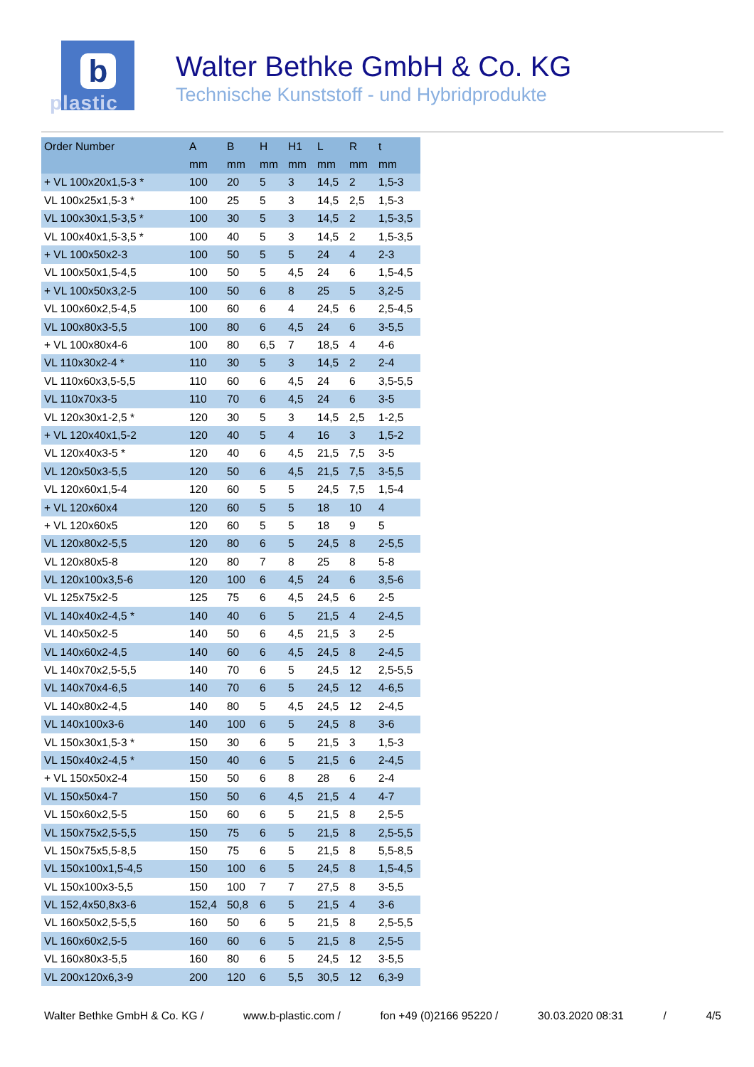b
plastic
Walter Bethke GmbH & Co. KG
Technische Kunststoff - und Hybridprodukte
| Order Number | A | B | H | H1 | L | R | t |
| --- | --- | --- | --- | --- | --- | --- | --- |
| | mm | mm | mm | mm | mm | mm | mm |
| + VL 100x20x1,5-3 * | 100 | 20 | 5 | 3 | 14,5 | 2 | 1,5-3 |
| VL 100x25x1,5-3 * | 100 | 25 | 5 | 3 | 14,5 | 2,5 | 1,5-3 |
| VL 100x30x1,5-3,5 * | 100 | 30 | 5 | 3 | 14,5 | 2 | 1,5-3,5 |
| VL 100x40x1,5-3,5 * | 100 | 40 | 5 | 3 | 14,5 | 2 | 1,5-3,5 |
| + VL 100x50x2-3 | 100 | 50 | 5 | 5 | 24 | 4 | 2-3 |
| VL 100x50x1,5-4,5 | 100 | 50 | 5 | 4,5 | 24 | 6 | 1,5-4,5 |
| + VL 100x50x3,2-5 | 100 | 50 | 6 | 8 | 25 | 5 | 3,2-5 |
| VL 100x60x2,5-4,5 | 100 | 60 | 6 | 4 | 24,5 | 6 | 2,5-4,5 |
| VL 100x80x3-5,5 | 100 | 80 | 6 | 4,5 | 24 | 6 | 3-5,5 |
| + VL 100x80x4-6 | 100 | 80 | 6,5 | 7 | 18,5 | 4 | 4-6 |
| VL 110x30x2-4 * | 110 | 30 | 5 | 3 | 14,5 | 2 | 2-4 |
| VL 110x60x3,5-5,5 | 110 | 60 | 6 | 4,5 | 24 | 6 | 3,5-5,5 |
| VL 110x70x3-5 | 110 | 70 | 6 | 4,5 | 24 | 6 | 3-5 |
| VL 120x30x1-2,5 * | 120 | 30 | 5 | 3 | 14,5 | 2,5 | 1-2,5 |
| + VL 120x40x1,5-2 | 120 | 40 | 5 | 4 | 16 | 3 | 1,5-2 |
| VL 120x40x3-5 * | 120 | 40 | 6 | 4,5 | 21,5 | 7,5 | 3-5 |
| VL 120x50x3-5,5 | 120 | 50 | 6 | 4,5 | 21,5 | 7,5 | 3-5,5 |
| VL 120x60x1,5-4 | 120 | 60 | 5 | 5 | 24,5 | 7,5 | 1,5-4 |
| + VL 120x60x4 | 120 | 60 | 5 | 5 | 18 | 10 | 4 |
| + VL 120x60x5 | 120 | 60 | 5 | 5 | 18 | 9 | 5 |
| VL 120x80x2-5,5 | 120 | 80 | 6 | 5 | 24,5 | 8 | 2-5,5 |
| VL 120x80x5-8 | 120 | 80 | 7 | 8 | 25 | 8 | 5-8 |
| VL 120x100x3,5-6 | 120 | 100 | 6 | 4,5 | 24 | 6 | 3,5-6 |
| VL 125x75x2-5 | 125 | 75 | 6 | 4,5 | 24,5 | 6 | 2-5 |
| VL 140x40x2-4,5 * | 140 | 40 | 6 | 5 | 21,5 | 4 | 2-4,5 |
| VL 140x50x2-5 | 140 | 50 | 6 | 4,5 | 21,5 | 3 | 2-5 |
| VL 140x60x2-4,5 | 140 | 60 | 6 | 4,5 | 24,5 | 8 | 2-4,5 |
| VL 140x70x2,5-5,5 | 140 | 70 | 6 | 5 | 24,5 | 12 | 2,5-5,5 |
| VL 140x70x4-6,5 | 140 | 70 | 6 | 5 | 24,5 | 12 | 4-6,5 |
| VL 140x80x2-4,5 | 140 | 80 | 5 | 4,5 | 24,5 | 12 | 2-4,5 |
| VL 140x100x3-6 | 140 | 100 | 6 | 5 | 24,5 | 8 | 3-6 |
| VL 150x30x1,5-3 * | 150 | 30 | 6 | 5 | 21,5 | 3 | 1,5-3 |
| VL 150x40x2-4,5 * | 150 | 40 | 6 | 5 | 21,5 | 6 | 2-4,5 |
| + VL 150x50x2-4 | 150 | 50 | 6 | 8 | 28 | 6 | 2-4 |
| VL 150x50x4-7 | 150 | 50 | 6 | 4,5 | 21,5 | 4 | 4-7 |
| VL 150x60x2,5-5 | 150 | 60 | 6 | 5 | 21,5 | 8 | 2,5-5 |
| VL 150x75x2,5-5,5 | 150 | 75 | 6 | 5 | 21,5 | 8 | 2,5-5,5 |
| VL 150x75x5,5-8,5 | 150 | 75 | 6 | 5 | 21,5 | 8 | 5,5-8,5 |
| VL 150x100x1,5-4,5 | 150 | 100 | 6 | 5 | 24,5 | 8 | 1,5-4,5 |
| VL 150x100x3-5,5 | 150 | 100 | 7 | 7 | 27,5 | 8 | 3-5,5 |
| VL 152,4x50,8x3-6 | 152,4 | 50,8 | 6 | 5 | 21,5 | 4 | 3-6 |
| VL 160x50x2,5-5,5 | 160 | 50 | 6 | 5 | 21,5 | 8 | 2,5-5,5 |
| VL 160x60x2,5-5 | 160 | 60 | 6 | 5 | 21,5 | 8 | 2,5-5 |
| VL 160x80x3-5,5 | 160 | 80 | 6 | 5 | 24,5 | 12 | 3-5,5 |
| VL 200x120x6,3-9 | 200 | 120 | 6 | 5,5 | 30,5 | 12 | 6,3-9 |
Walter Bethke GmbH & Co. KG / www.b-plastic.com / fon +49 (0)2166 95220 / 30.03.2020 08:31 / 4/5